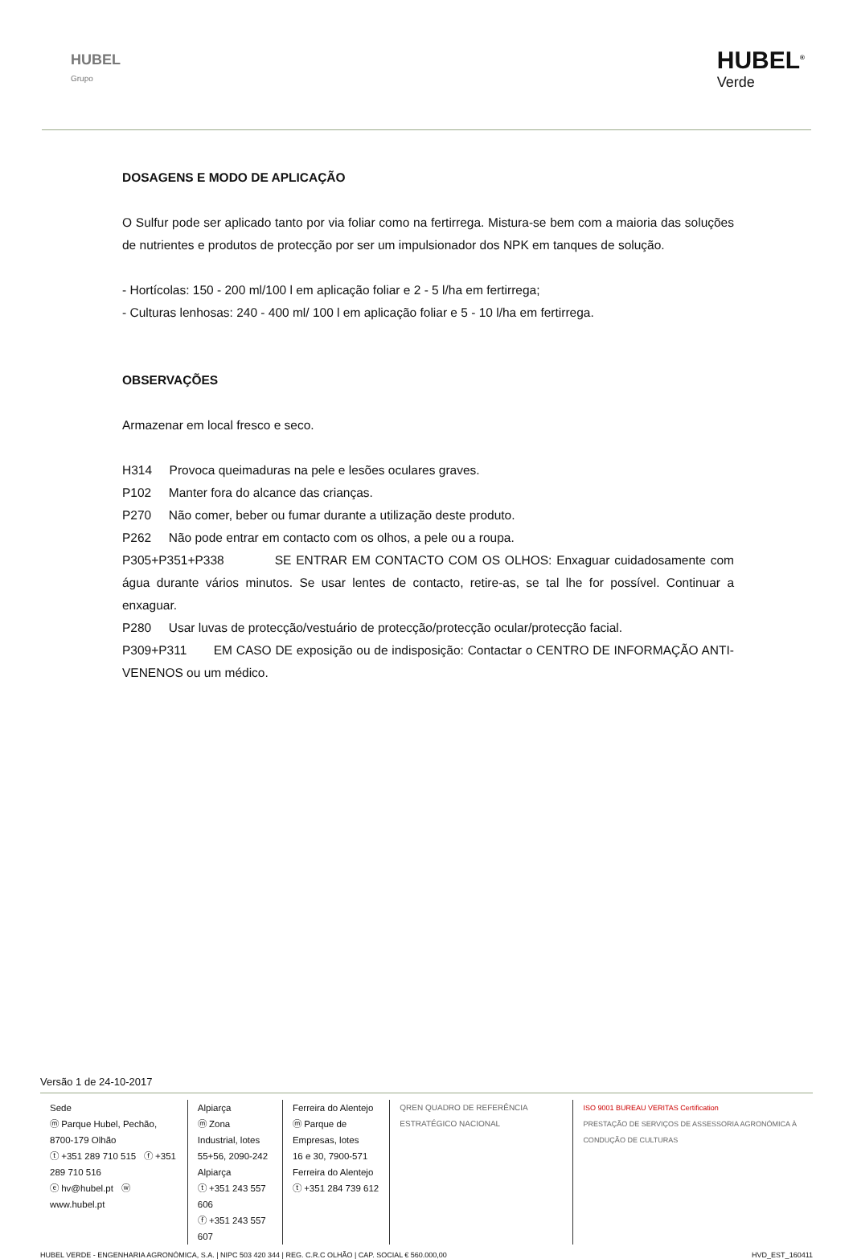HUBEL
Grupo
HUBEL<sup>®</sup>
Verde
DOSAGENS E MODO DE APLICAÇÃO
O Sulfur pode ser aplicado tanto por via foliar como na fertirrega. Mistura-se bem com a maioria das soluções de nutrientes e produtos de protecção por ser um impulsionador dos NPK em tanques de solução.
- Hortícolas: 150 - 200 ml/100 l em aplicação foliar e 2 - 5 l/ha em fertirrega;
- Culturas lenhosas: 240 - 400 ml/ 100 l em aplicação foliar e 5 - 10 l/ha em fertirrega.
OBSERVAÇÕES
Armazenar em local fresco e seco.
H314 Provoca queimaduras na pele e lesões oculares graves.
P102 Manter fora do alcance das crianças.
P270 Não comer, beber ou fumar durante a utilização deste produto.
P262 Não pode entrar em contacto com os olhos, a pele ou a roupa.
P305+P351+P338 SE ENTRAR EM CONTACTO COM OS OLHOS: Enxaguar cuidadosamente com água durante vários minutos. Se usar lentes de contacto, retire-as, se tal lhe for possível. Continuar a enxaguar.
P280 Usar luvas de protecção/vestuário de protecção/protecção ocular/protecção facial.
P309+P311 EM CASO DE exposição ou de indisposição: Contactar o CENTRO DE INFORMAÇÃO ANTI-VENENOS ou um médico.
Versão 1 de 24-10-2017
Sede
ⓜ Parque Hubel, Pechão, 8700-179 Olhão
ⓣ +351 289 710 515 ⓕ +351 289 710 516
ⓔ hv@hubel.pt ⓦ www.hubel.pt
Alpiarça
ⓜ Zona Industrial, lotes
55+56, 2090-242 Alpiarça
ⓣ +351 243 557 606
ⓕ +351 243 557 607
Ferreira do Alentejo
ⓜ Parque de Empresas, lotes
16 e 30, 7900-571
Ferreira do Alentejo
ⓣ +351 284 739 612
QREN QUADRO DE REFERÊNCIA ESTRATÉGICO NACIONAL
ISO 9001 BUREAU VERITAS Certification
PRESTAÇÃO DE SERVIÇOS DE ASSESSORIA AGRONÓMICA À CONDUÇÃO DE CULTURAS
HUBEL VERDE - ENGENHARIA AGRONÓMICA, S.A. | NIPC 503 420 344 | REG. C.R.C OLHÃO | CAP. SOCIAL € 560.000,00 HVD_EST_160411